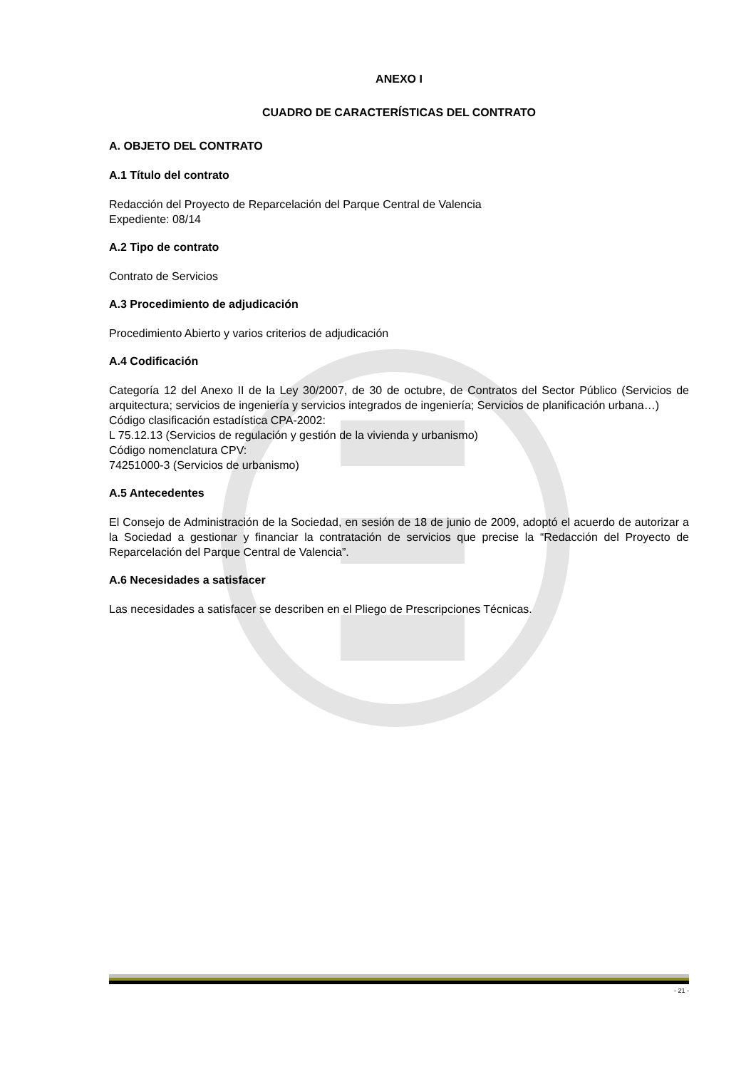ANEXO I
CUADRO DE CARACTERÍSTICAS DEL CONTRATO
A. OBJETO DEL CONTRATO
A.1 Título del contrato
Redacción del Proyecto de Reparcelación del Parque Central de Valencia
Expediente: 08/14
A.2 Tipo de contrato
Contrato de Servicios
A.3 Procedimiento de adjudicación
Procedimiento Abierto y varios criterios de adjudicación
A.4 Codificación
Categoría 12 del Anexo II de la Ley 30/2007, de 30 de octubre, de Contratos del Sector Público (Servicios de arquitectura; servicios de ingeniería y servicios integrados de ingeniería; Servicios de planificación urbana…)
Código clasificación estadística CPA-2002:
L 75.12.13 (Servicios de regulación y gestión de la vivienda y urbanismo)
Código nomenclatura CPV:
74251000-3 (Servicios de urbanismo)
A.5 Antecedentes
El Consejo de Administración de la Sociedad, en sesión de 18 de junio de 2009, adoptó el acuerdo de autorizar a la Sociedad a gestionar y financiar la contratación de servicios que precise la “Redacción del Proyecto de Reparcelación del Parque Central de Valencia”.
A.6 Necesidades a satisfacer
Las necesidades a satisfacer se describen en el Pliego de Prescripciones Técnicas.
- 21 -